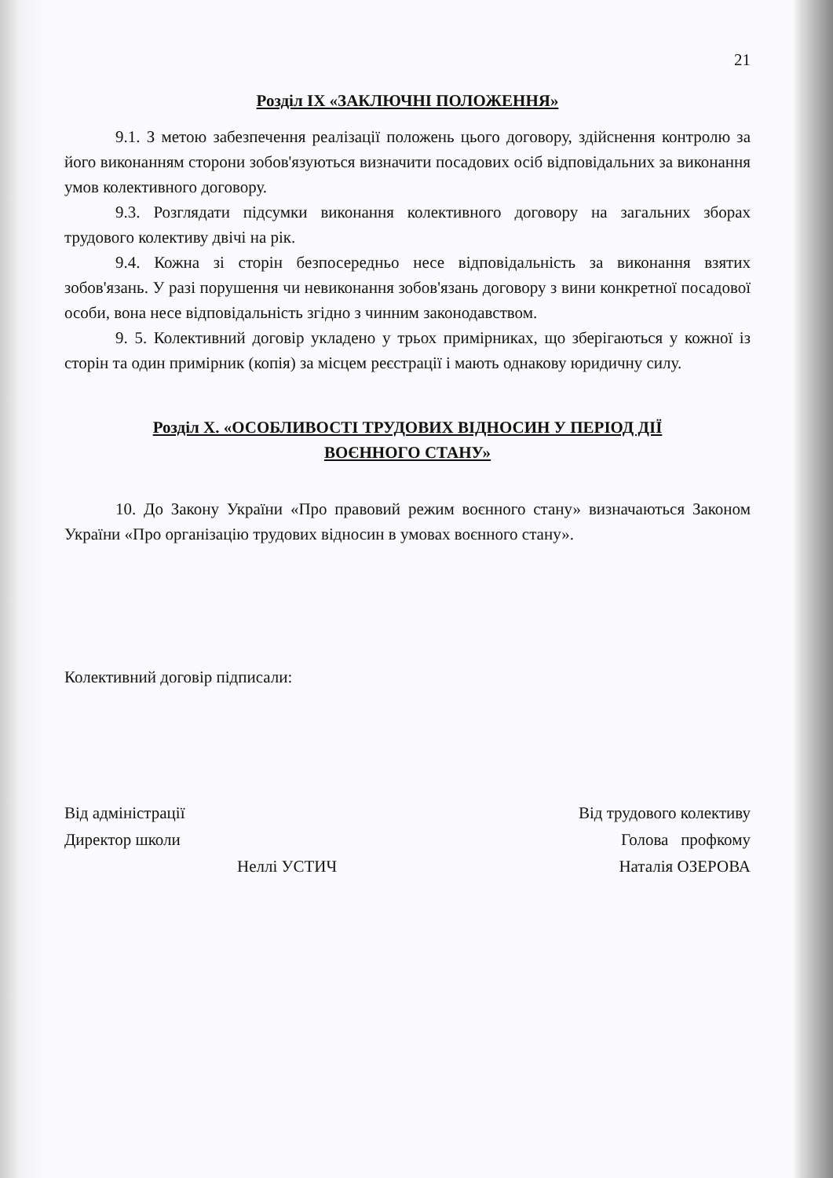21
Розділ ІХ «ЗАКЛЮЧНІ ПОЛОЖЕННЯ»
9.1. З метою забезпечення реалізації положень цього договору, здійснення контролю за його виконанням сторони зобов'язуються визначити посадових осіб відповідальних за виконання умов колективного договору.
9.3. Розглядати підсумки виконання колективного договору на загальних зборах трудового колективу двічі на рік.
9.4. Кожна зі сторін безпосередньо несе відповідальність за виконання взятих зобов'язань. У разі порушення чи невиконання зобов'язань договору з вини конкретної посадової особи, вона несе відповідальність згідно з чинним законодавством.
9. 5. Колективний договір укладено у трьох примірниках, що зберігаються у кожної із сторін та один примірник (копія) за місцем реєстрації і мають однакову юридичну силу.
Розділ Х. «ОСОБЛИВОСТІ ТРУДОВИХ ВІДНОСИН У ПЕРІОД ДІЇ
ВОЄННОГО СТАНУ»
10. До Закону України «Про правовий режим воєнного стану» визначаються Законом України «Про організацію трудових відносин в умовах воєнного стану».
Колективний договір підписали:
Від адміністрації
Директор школи
Неллі УСТИЧ
Від трудового колективу
Голова профкому
Наталія ОЗЕРОВА